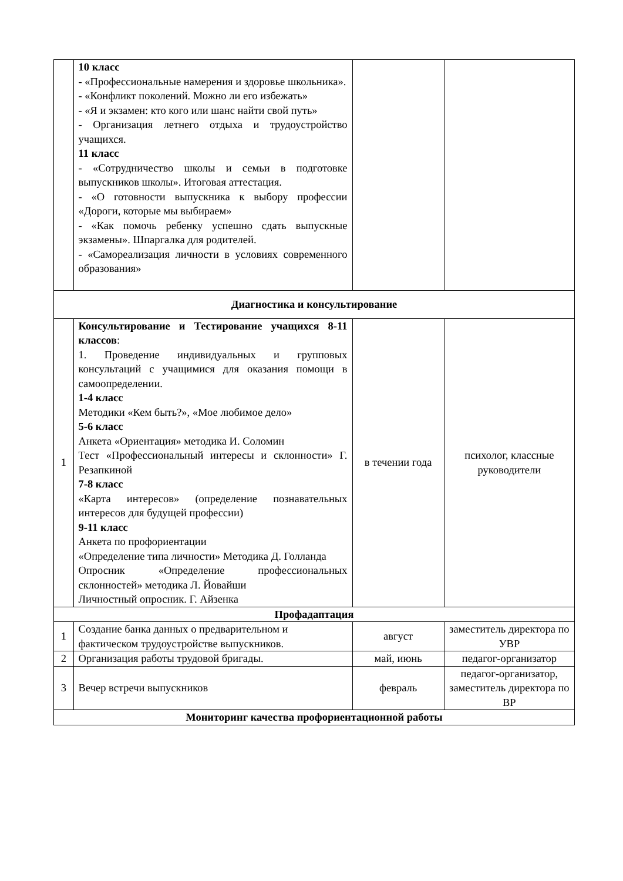| | 10 класс - «Профессиональные намерения и здоровье школьника». - «Конфликт поколений. Можно ли его избежать» - «Я и экзамен: кто кого или шанс найти свой путь» - Организация летнего отдыха и трудоустройство учащихся. 11 класс - «Сотрудничество школы и семьи в подготовке выпускников школы». Итоговая аттестация. - «О готовности выпускника к выбору профессии «Дороги, которые мы выбираем» - «Как помочь ребенку успешно сдать выпускные экзамены». Шпаргалка для родителей. - «Самореализация личности в условиях современного образования» | | |
| Диагностика и консультирование | | | |
| 1 | Консультирование и Тестирование учащихся 8-11 классов : 1. Проведение индивидуальных и групповых консультаций с учащимися для оказания помощи в самоопределении. 1-4 класс Методики «Кем быть?», «Мое любимое дело» 5-6 класс Анкета «Ориентация» методика И. Соломин Тест «Профессиональный интересы и склонности» Г. Резапкиной 7-8 класс «Карта интересов» (определение познавательных интересов для будущей профессии) 9-11 класс Анкета по профориентации «Определение типа личности» Методика Д. Голланда Опросник «Определение профессиональных склонностей» методика Л. Йовайши Личностный опросник. Г. Айзенка | в течении года | психолог, классные руководители |
| Профадаптация | | | |
| 1 | Создание банка данных о предварительном и фактическом трудоустройстве выпускников. | август | заместитель директора по УВР |
| 2 | Организация работы трудовой бригады. | май, июнь | педагог-организатор |
| 3 | Вечер встречи выпускников | февраль | педагог-организатор, заместитель директора по ВР |
| Мониторинг качества профориентационной работы | | | |